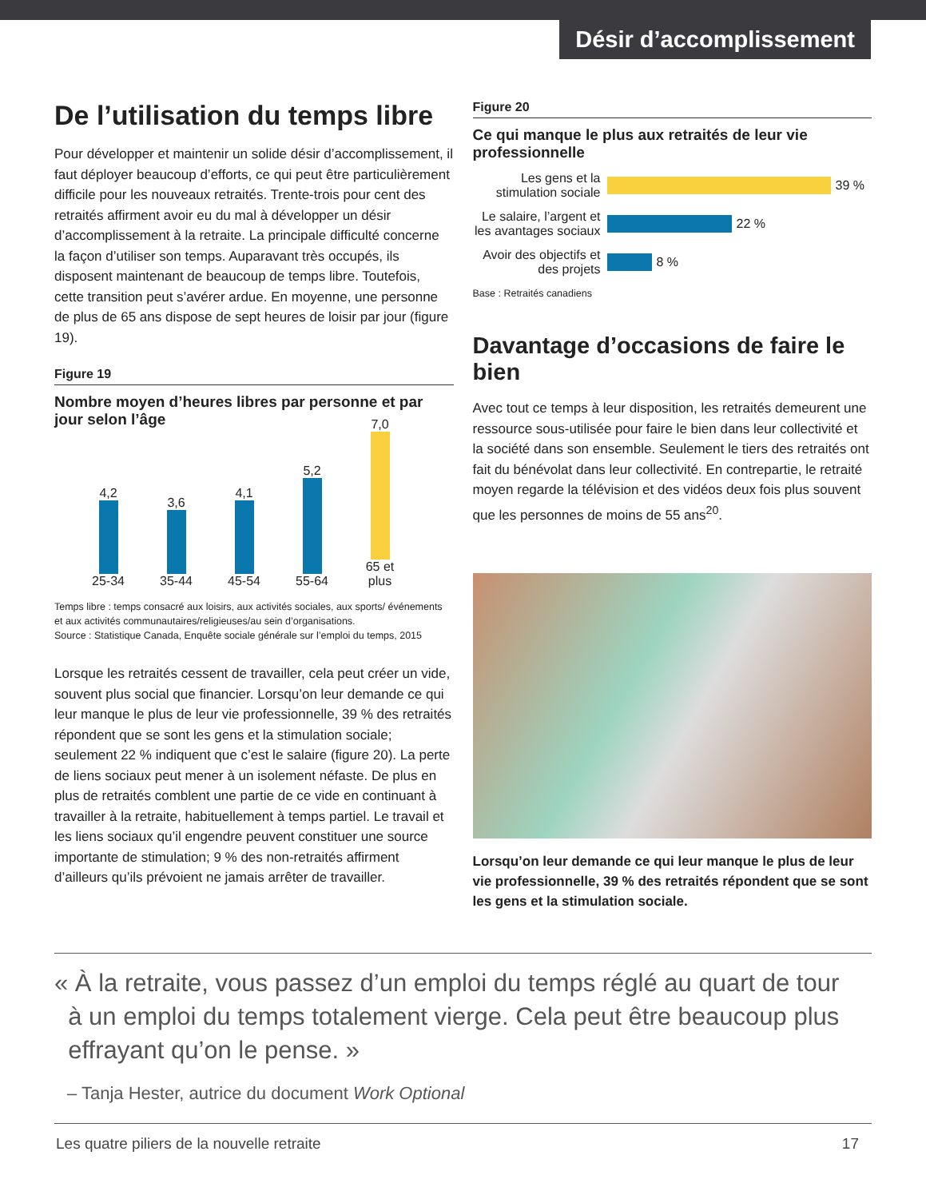Désir d’accomplissement
De l’utilisation du temps libre
Pour développer et maintenir un solide désir d’accomplissement, il faut déployer beaucoup d’efforts, ce qui peut être particulièrement difficile pour les nouveaux retraités. Trente-trois pour cent des retraités affirment avoir eu du mal à développer un désir d’accomplissement à la retraite. La principale difficulté concerne la façon d’utiliser son temps. Auparavant très occupés, ils disposent maintenant de beaucoup de temps libre. Toutefois, cette transition peut s’avérer ardue. En moyenne, une personne de plus de 65 ans dispose de sept heures de loisir par jour (figure 19).
Figure 19
Nombre moyen d’heures libres par personne et par jour selon l’âge
4,2
25-34
3,6
35-44
4,1
45-54
5,2
55-64
7,0
65 et plus
Temps libre : temps consacré aux loisirs, aux activités sociales, aux sports/ événements et aux activités communautaires/religieuses/au sein d’organisations.
Source : Statistique Canada, Enquête sociale générale sur l’emploi du temps, 2015
Lorsque les retraités cessent de travailler, cela peut créer un vide, souvent plus social que financier. Lorsqu’on leur demande ce qui leur manque le plus de leur vie professionnelle, 39 % des retraités répondent que se sont les gens et la stimulation sociale; seulement 22 % indiquent que c’est le salaire (figure 20). La perte de liens sociaux peut mener à un isolement néfaste. De plus en plus de retraités comblent une partie de ce vide en continuant à travailler à la retraite, habituellement à temps partiel. Le travail et les liens sociaux qu’il engendre peuvent constituer une source importante de stimulation; 9 % des non-retraités affirment d’ailleurs qu’ils prévoient ne jamais arrêter de travailler.
Figure 20
Ce qui manque le plus aux retraités de leur vie professionnelle
Les gens et la stimulation sociale 39 %
Le salaire, l’argent et les avantages sociaux 22 %
Avoir des objectifs et des projets 8 %
Base : Retraités canadiens
Davantage d’occasions de faire le bien
Avec tout ce temps à leur disposition, les retraités demeurent une ressource sous-utilisée pour faire le bien dans leur collectivité et la société dans son ensemble. Seulement le tiers des retraités ont fait du bénévolat dans leur collectivité. En contrepartie, le retraité moyen regarde la télévision et des vidéos deux fois plus souvent que les personnes de moins de 55 ans<sup>20</sup>.
Lorsqu’on leur demande ce qui leur manque le plus de leur vie professionnelle, 39 % des retraités répondent que se sont les gens et la stimulation sociale.
« À la retraite, vous passez d’un emploi du temps réglé au quart de tour
à un emploi du temps totalement vierge. Cela peut être beaucoup plus
effrayant qu’on le pense. »
– Tanja Hester, autrice du document Work Optional
Les quatre piliers de la nouvelle retraite 17